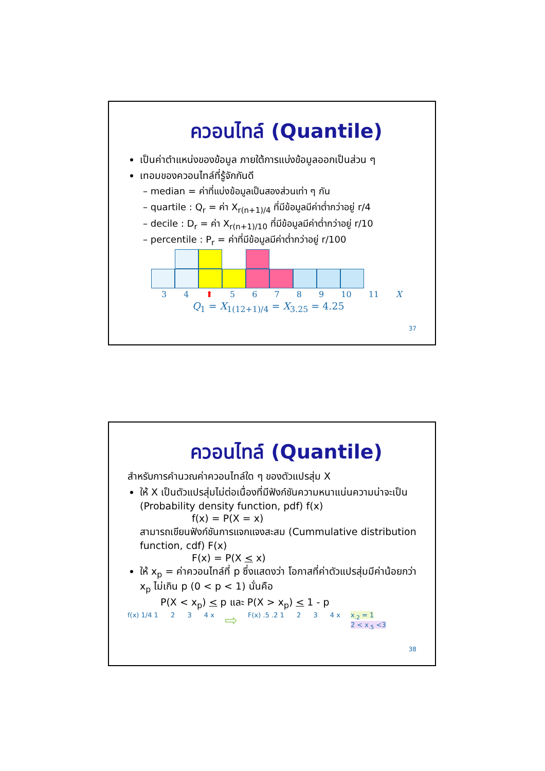ควอนไทล์ (Quantile)
เป็นค่าตำแหน่งของข้อมูล ภายใต้การแบ่งข้อมูลออกเป็นส่วน ๆ
เทอมของควอนไทล์ที่รู้จักกันดี
– median = ค่าที่แบ่งข้อมูลเป็นสองส่วนเท่า ๆ กัน
– quartile : Q<sub>r</sub> = ค่า X<sub>r(n+1)/4</sub> ที่มีข้อมูลมีค่าต่ำกว่าอยู่ r/4
– decile : D<sub>r</sub> = ค่า X<sub>r(n+1)/10</sub> ที่มีข้อมูลมีค่าต่ำกว่าอยู่ r/10
– percentile : P<sub>r</sub> = ค่าที่มีข้อมูลมีค่าต่ำกว่าอยู่ r/100
3 4 ⬆ 5 6 7 8 9 10 11 X
Q<sub>1</sub> = X<sub>1(12+1)/4</sub> = X<sub>3.25</sub> = 4.25
37
ควอนไทล์ (Quantile)
สำหรับการคำนวณค่าควอนไทล์ใด ๆ ของตัวแปรสุ่ม X
ให้ X เป็นตัวแปรสุ่มไม่ต่อเนื่องที่มีฟังก์ชันความหนาแน่นความน่าจะเป็น (Probability density function, pdf) f(x)
f(x) = P(X = x)
สามารถเขียนฟังก์ชันการแจกแจงสะสม (Cummulative distribution function, cdf) F(x)
F(x) = P(X < x)
ให้ x<sub>p</sub> = ค่าควอนไทล์ที่ p ซึ่งแสดงว่า โอกาสที่ค่าตัวแปรสุ่มมีค่าน้อยกว่า x<sub>p</sub> ไม่เกิน p (0 < p < 1) นั่นคือ
P(X < x<sub>p</sub>) < p และ P(X > x<sub>p</sub>) < 1 - p
f(x) 1/4 1 2 3 4 x
⇨
F(x) .5 .2 1 2 3 4 x x<sub>.2</sub> = 1
2 < x<sub>.5</sub> <3
38